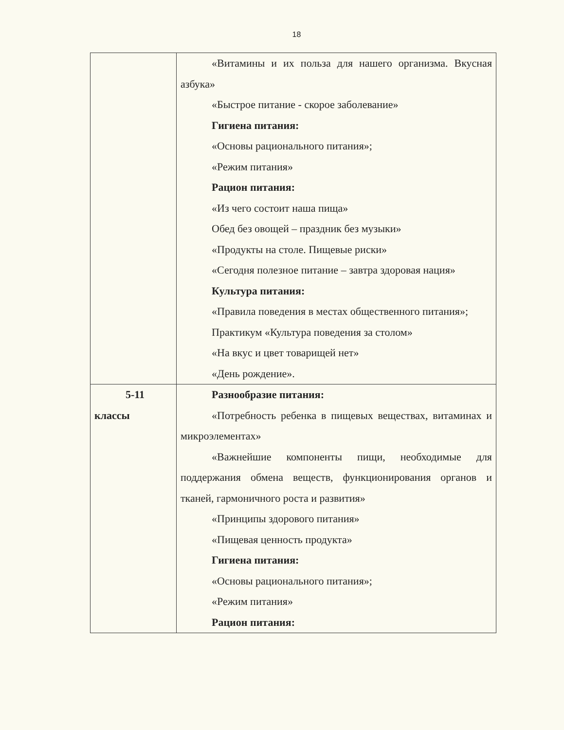18
| | «Витамины и их польза для нашего организма. Вкусная азбука» «Быстрое питание - скорое заболевание» Гигиена питания: «Основы рационального питания»; «Режим питания» Рацион питания: «Из чего состоит наша пища» Обед без овощей – праздник без музыки» «Продукты на столе. Пищевые риски» «Сегодня полезное питание – завтра здоровая нация» Культура питания: «Правила поведения в местах общественного питания»; Практикум «Культура поведения за столом» «На вкус и цвет товарищей нет» «День рождение». |
| 5-11 классы | Разнообразие питания: «Потребность ребенка в пищевых веществах, витаминах и микроэлементах» «Важнейшие компоненты пищи, необходимые для поддержания обмена веществ, функционирования органов и тканей, гармоничного роста и развития» «Принципы здорового питания» «Пищевая ценность продукта» Гигиена питания: «Основы рационального питания»; «Режим питания» Рацион питания: |